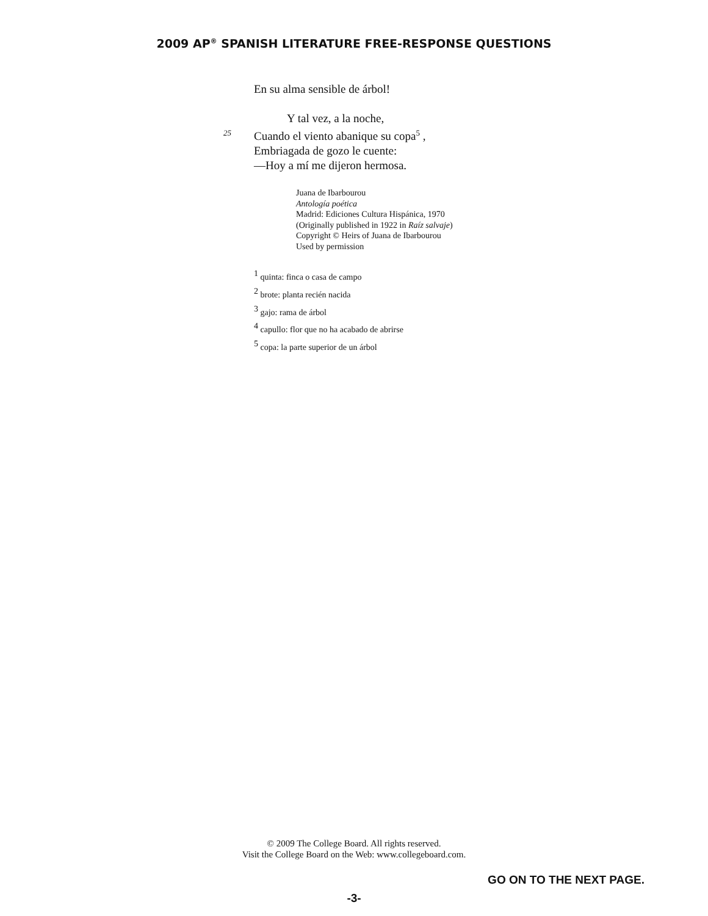2009 AP<sup>®</sup> SPANISH LITERATURE FREE-RESPONSE QUESTIONS
En su alma sensible de árbol!
Y tal vez, a la noche,
25 Cuando el viento abanique su copa<sup>5</sup> ,
Embriagada de gozo le cuente:
—Hoy a mí me dijeron hermosa.
Juana de Ibarbourou
Antología poética
Madrid: Ediciones Cultura Hispánica, 1970
(Originally published in 1922 in Raíz salvaje)
Copyright © Heirs of Juana de Ibarbourou
Used by permission
<sup>1</sup> quinta: finca o casa de campo
<sup>2</sup> brote: planta recién nacida
<sup>3</sup> gajo: rama de árbol
<sup>4</sup> capullo: flor que no ha acabado de abrirse
<sup>5</sup> copa: la parte superior de un árbol
© 2009 The College Board. All rights reserved.
Visit the College Board on the Web: www.collegeboard.com.
GO ON TO THE NEXT PAGE.
-3-